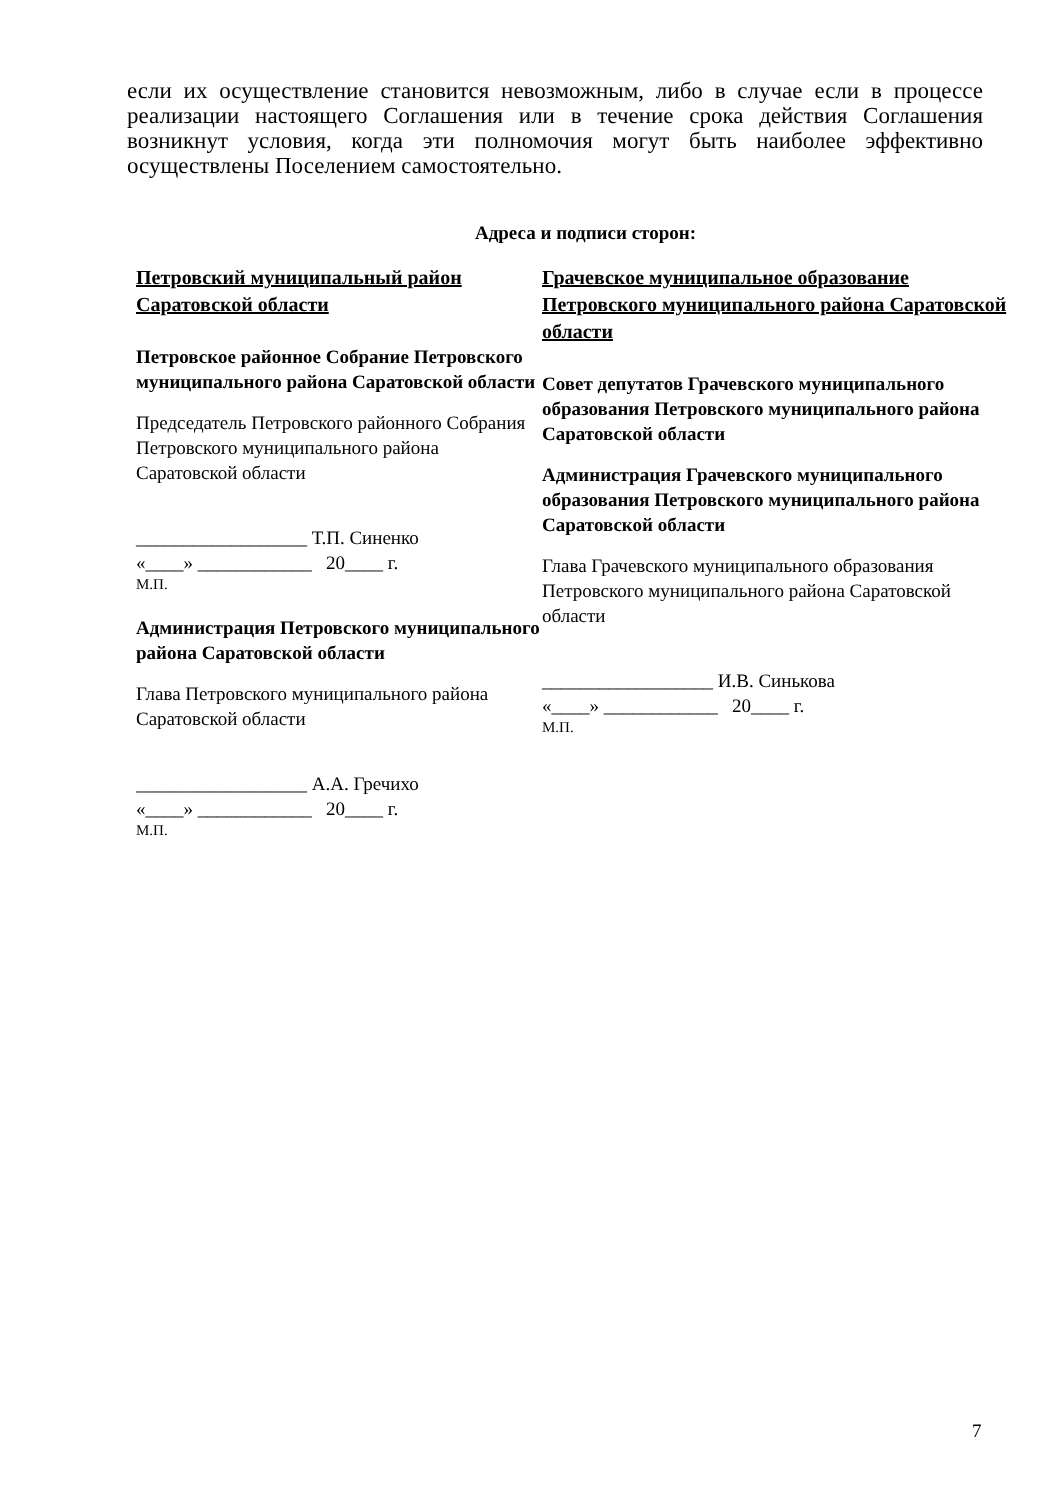если их осуществление становится невозможным, либо в случае если в процессе реализации настоящего Соглашения или в течение срока действия Соглашения возникнут условия, когда эти полномочия могут быть наиболее эффективно осуществлены Поселением самостоятельно.
Адреса и подписи сторон:
Петровский муниципальный район Саратовской области
Петровское районное Собрание Петровского муниципального района Саратовской области
Председатель Петровского районного Собрания Петровского муниципального района Саратовской области
__________________ Т.П. Синенко
«____» ____________ 20____ г.
М.П.
Администрация Петровского муниципального района Саратовской области
Глава Петровского муниципального района Саратовской области
__________________ А.А. Гречихо
«____» ____________ 20____ г.
М.П.
Грачевское муниципальное образование Петровского муниципального района Саратовской области
Совет депутатов Грачевского муниципального образования Петровского муниципального района Саратовской области
Администрация Грачевского муниципального образования Петровского муниципального района Саратовской области
Глава Грачевского муниципального образования Петровского муниципального района Саратовской области
__________________ И.В. Синькова
«____» ____________ 20____ г.
М.П.
7